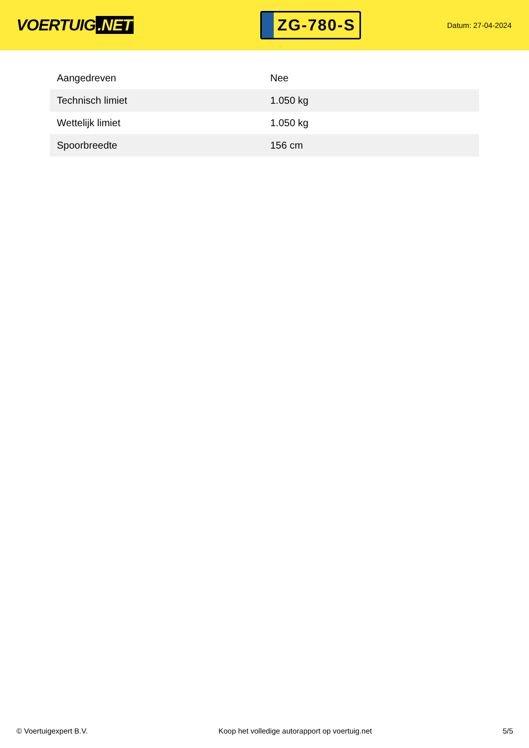VOERTUIG.NET
ZG-780-S
Datum: 27-04-2024
| Aangedreven | Nee |
| Technisch limiet | 1.050 kg |
| Wettelijk limiet | 1.050 kg |
| Spoorbreedte | 156 cm |
© Voertuigexpert B.V. Koop het volledige autorapport op voertuig.net 5/5